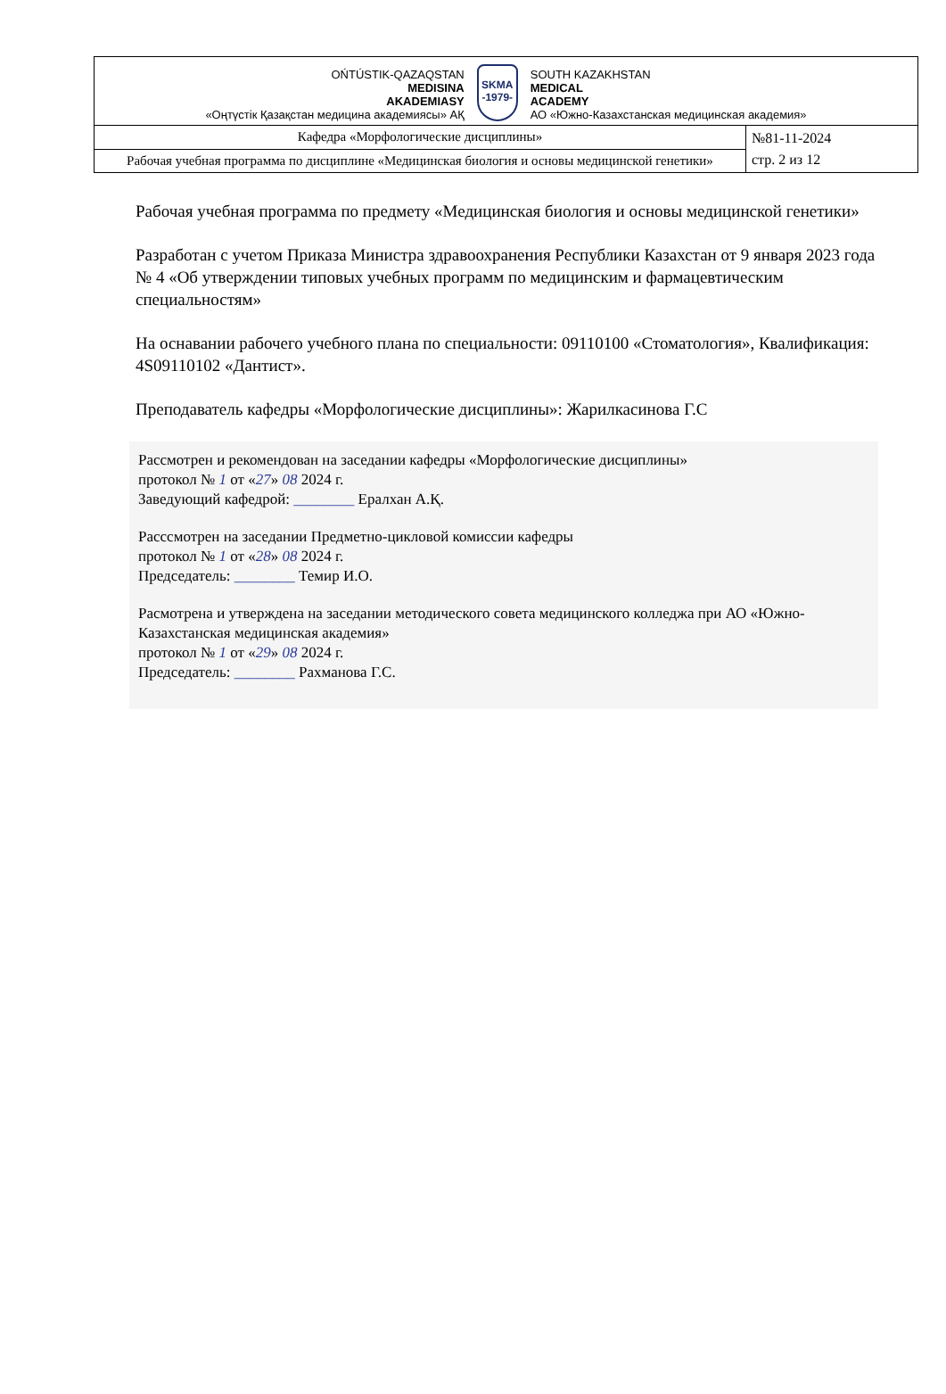| OŃTÚSTIK-QAZAQSTAN MEDISINA AKADEMIASY «Оңтүстік Қазақстан медицина академиясы» АҚ SKMA -1979- SOUTH KAZAKHSTAN MEDICAL ACADEMY АО «Южно-Казахстанская медицинская академия» | |
| Кафедра «Морфологические дисциплины» | №81-11-2024 стр. 2 из 12 |
| Рабочая учебная программа по дисциплине «Медицинская биология и основы медицинской генетики» | |
Рабочая учебная программа по предмету «Медицинская биология и основы медицинской генетики»
Разработан с учетом Приказа Министра здравоохранения Республики Казахстан от 9 января 2023 года № 4 «Об утверждении типовых учебных программ по медицинским и фармацевтическим специальностям»
На оснавании рабочего учебного плана по специальности: 09110100 «Стоматология», Квалификация: 4S09110102 «Дантист».
Преподаватель кафедры «Морфологические дисциплины»: Жарилкасинова Г.С
Рассмотрен и рекомендован на заседании кафедры «Морфологические дисциплины»
протокол № 1 от «27» 08 2024 г.
Заведующий кафедрой: ________ Ералхан А.Қ.
Расссмотрен на заседании Предметно-цикловой комиссии кафедры
протокол № 1 от «28» 08 2024 г.
Председатель: ________ Темир И.О.
Расмотрена и утверждена на заседании методического совета медицинского колледжа при АО «Южно-Казахстанская медицинская академия»
протокол № 1 от «29» 08 2024 г.
Председатель: ________ Рахманова Г.С.